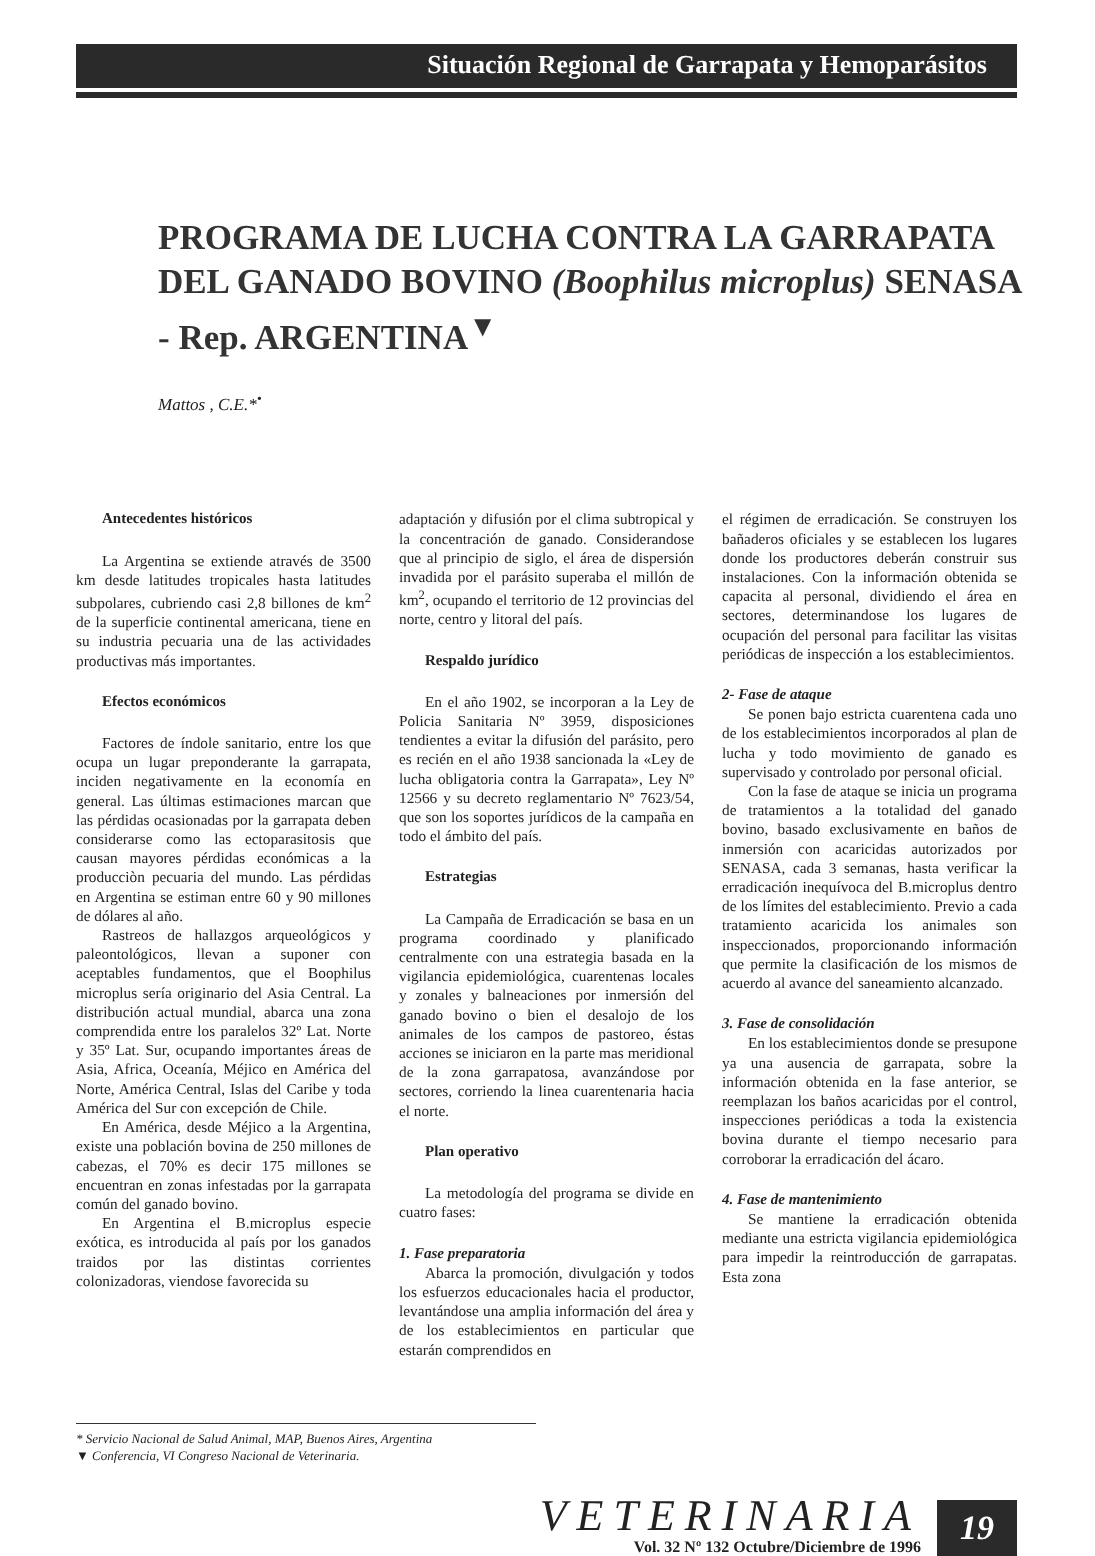Situación Regional de Garrapata y Hemoparásitos
PROGRAMA DE LUCHA CONTRA LA GARRAPATA DEL GANADO BOVINO (Boophilus microplus) SENASA - Rep. ARGENTINA<sup>▼</sup>
Mattos , C.E.*<sup>•</sup>
Antecedentes históricos
La Argentina se extiende através de 3500 km desde latitudes tropicales hasta latitudes subpolares, cubriendo casi 2,8 billones de km<sup>2</sup> de la superficie continental americana, tiene en su industria pecuaria una de las actividades productivas más importantes.
Efectos económicos
Factores de índole sanitario, entre los que ocupa un lugar preponderante la garrapata, inciden negativamente en la economía en general. Las últimas estimaciones marcan que las pérdidas ocasionadas por la garrapata deben considerarse como las ectoparasitosis que causan mayores pérdidas económicas a la producciòn pecuaria del mundo. Las pérdidas en Argentina se estiman entre 60 y 90 millones de dólares al año.
Rastreos de hallazgos arqueológicos y paleontológicos, llevan a suponer con aceptables fundamentos, que el Boophilus microplus sería originario del Asia Central. La distribución actual mundial, abarca una zona comprendida entre los paralelos 32º Lat. Norte y 35º Lat. Sur, ocupando importantes áreas de Asia, Africa, Oceanía, Méjico en América del Norte, América Central, Islas del Caribe y toda América del Sur con excepción de Chile.
En América, desde Méjico a la Argentina, existe una población bovina de 250 millones de cabezas, el 70% es decir 175 millones se encuentran en zonas infestadas por la garrapata común del ganado bovino.
En Argentina el B.microplus especie exótica, es introducida al país por los ganados traidos por las distintas corrientes colonizadoras, viendose favorecida su
adaptación y difusión por el clima subtropical y la concentración de ganado. Considerandose que al principio de siglo, el área de dispersión invadida por el parásito superaba el millón de km<sup>2</sup>, ocupando el territorio de 12 provincias del norte, centro y litoral del país.
Respaldo jurídico
En el año 1902, se incorporan a la Ley de Policia Sanitaria Nº 3959, disposiciones tendientes a evitar la difusión del parásito, pero es recién en el año 1938 sancionada la «Ley de lucha obligatoria contra la Garrapata», Ley Nº 12566 y su decreto reglamentario Nº 7623/54, que son los soportes jurídicos de la campaña en todo el ámbito del país.
Estrategias
La Campaña de Erradicación se basa en un programa coordinado y planificado centralmente con una estrategia basada en la vigilancia epidemiológica, cuarentenas locales y zonales y balneaciones por inmersión del ganado bovino o bien el desalojo de los animales de los campos de pastoreo, éstas acciones se iniciaron en la parte mas meridional de la zona garrapatosa, avanzándose por sectores, corriendo la linea cuarentenaria hacia el norte.
Plan operativo
La metodología del programa se divide en cuatro fases:
1. Fase preparatoria
Abarca la promoción, divulgación y todos los esfuerzos educacionales hacia el productor, levantándose una amplia información del área y de los establecimientos en particular que estarán comprendidos en
el régimen de erradicación. Se construyen los bañaderos oficiales y se establecen los lugares donde los productores deberán construir sus instalaciones. Con la información obtenida se capacita al personal, dividiendo el área en sectores, determinandose los lugares de ocupación del personal para facilitar las visitas periódicas de inspección a los establecimientos.
2- Fase de ataque
Se ponen bajo estricta cuarentena cada uno de los establecimientos incorporados al plan de lucha y todo movimiento de ganado es supervisado y controlado por personal oficial.
Con la fase de ataque se inicia un programa de tratamientos a la totalidad del ganado bovino, basado exclusivamente en baños de inmersión con acaricidas autorizados por SENASA, cada 3 semanas, hasta verificar la erradicación inequívoca del B.microplus dentro de los límites del establecimiento. Previo a cada tratamiento acaricida los animales son inspeccionados, proporcionando información que permite la clasificación de los mismos de acuerdo al avance del saneamiento alcanzado.
3. Fase de consolidación
En los establecimientos donde se presupone ya una ausencia de garrapata, sobre la información obtenida en la fase anterior, se reemplazan los baños acaricidas por el control, inspecciones periódicas a toda la existencia bovina durante el tiempo necesario para corroborar la erradicación del ácaro.
4. Fase de mantenimiento
Se mantiene la erradicación obtenida mediante una estricta vigilancia epidemiológica para impedir la reintroducción de garrapatas. Esta zona
* Servicio Nacional de Salud Animal, MAP, Buenos Aires, Argentina
▼ Conferencia, VI Congreso Nacional de Veterinaria.
VETERINARIA
Vol. 32 Nº 132 Octubre/Diciembre de 1996
19